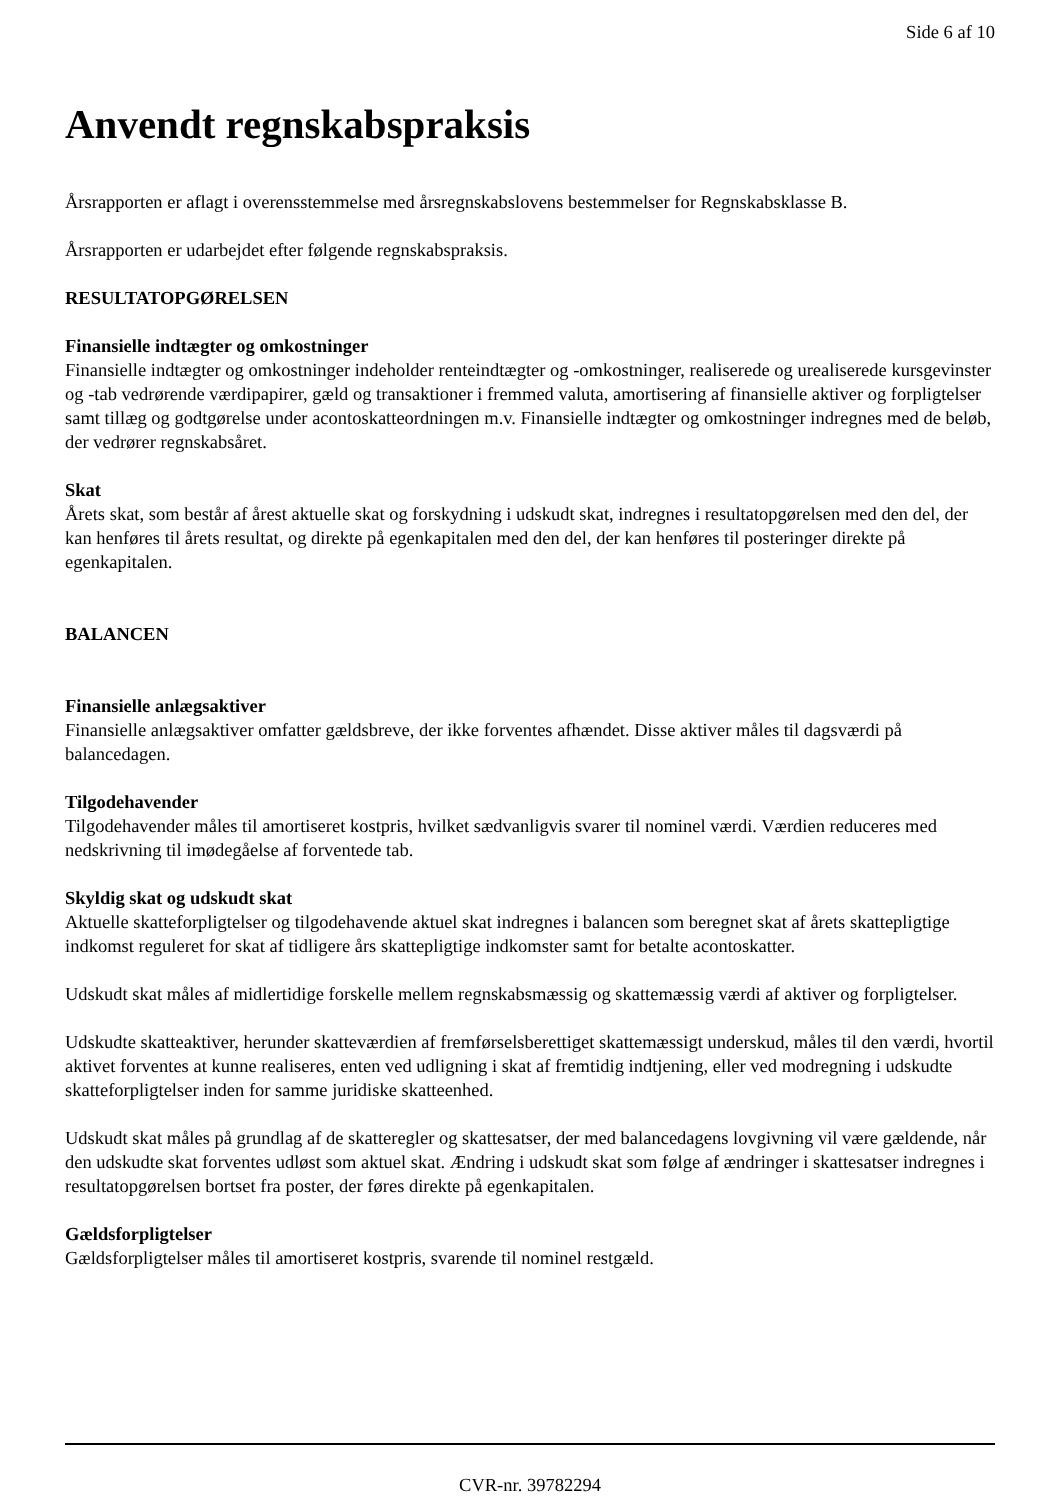Side 6 af 10
Anvendt regnskabspraksis
Årsrapporten er aflagt i overensstemmelse med årsregnskabslovens bestemmelser for Regnskabsklasse B.
Årsrapporten er udarbejdet efter følgende regnskabspraksis.
RESULTATOPGØRELSEN
Finansielle indtægter og omkostninger
Finansielle indtægter og omkostninger indeholder renteindtægter og -omkostninger, realiserede og urealiserede kursgevinster og -tab vedrørende værdipapirer, gæld og transaktioner i fremmed valuta, amortisering af finansielle aktiver og forpligtelser samt tillæg og godtgørelse under acontoskatteordningen m.v. Finansielle indtægter og omkostninger indregnes med de beløb, der vedrører regnskabsåret.
Skat
Årets skat, som består af årest aktuelle skat og forskydning i udskudt skat, indregnes i resultatopgørelsen med den del, der kan henføres til årets resultat, og direkte på egenkapitalen med den del, der kan henføres til posteringer direkte på egenkapitalen.
BALANCEN
Finansielle anlægsaktiver
Finansielle anlægsaktiver omfatter gældsbreve, der ikke forventes afhændet. Disse aktiver måles til dagsværdi på balancedagen.
Tilgodehavender
Tilgodehavender måles til amortiseret kostpris, hvilket sædvanligvis svarer til nominel værdi. Værdien reduceres med nedskrivning til imødegåelse af forventede tab.
Skyldig skat og udskudt skat
Aktuelle skatteforpligtelser og tilgodehavende aktuel skat indregnes i balancen som beregnet skat af årets skattepligtige indkomst reguleret for skat af tidligere års skattepligtige indkomster samt for betalte acontoskatter.
Udskudt skat måles af midlertidige forskelle mellem regnskabsmæssig og skattemæssig værdi af aktiver og forpligtelser.
Udskudte skatteaktiver, herunder skatteværdien af fremførselsberettiget skattemæssigt underskud, måles til den værdi, hvortil aktivet forventes at kunne realiseres, enten ved udligning i skat af fremtidig indtjening, eller ved modregning i udskudte skatteforpligtelser inden for samme juridiske skatteenhed.
Udskudt skat måles på grundlag af de skatteregler og skattesatser, der med balancedagens lovgivning vil være gældende, når den udskudte skat forventes udløst som aktuel skat. Ændring i udskudt skat som følge af ændringer i skattesatser indregnes i resultatopgørelsen bortset fra poster, der føres direkte på egenkapitalen.
Gældsforpligtelser
Gældsforpligtelser måles til amortiseret kostpris, svarende til nominel restgæld.
CVR-nr. 39782294